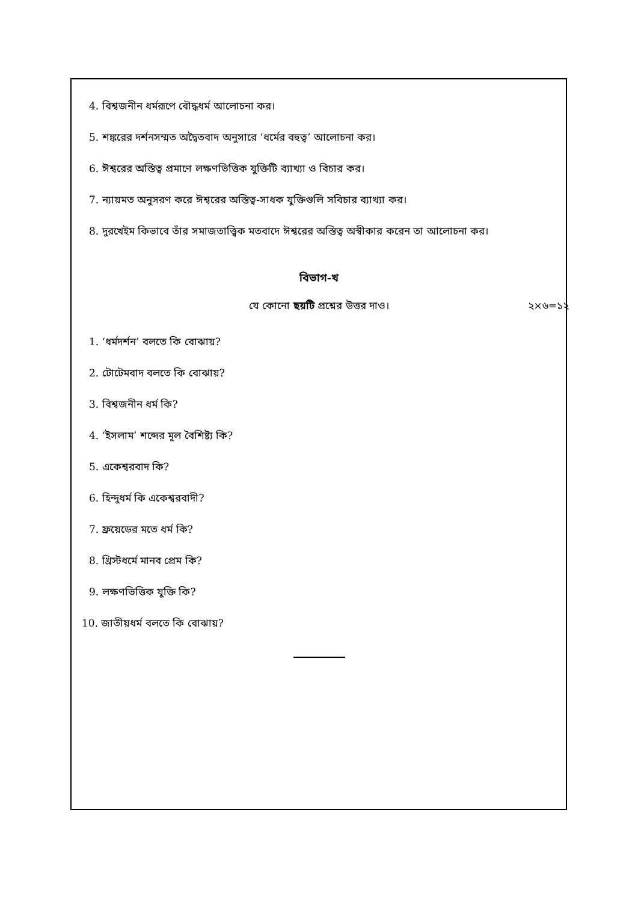4. বিশ্বজনীন ধর্মরূপে বৌদ্ধধর্ম আলোচনা কর।
5. শঙ্করের দর্শনসম্মত অদ্বৈতবাদ অনুসারে ‘ধর্মের বহুত্ব’ আলোচনা কর।
6. ঈশ্বরের অস্তিত্ব প্রমাণে লক্ষণভিত্তিক যুক্তিটি ব্যাখ্যা ও বিচার কর।
7. ন্যায়মত অনুসরণ করে ঈশ্বরের অস্তিত্ব-সাধক যুক্তিগুলি সবিচার ব্যাখ্যা কর।
8. দুরখেইম কিভাবে তাঁর সমাজতাত্ত্বিক মতবাদে ঈশ্বরের অস্তিত্ব অস্বীকার করেন তা আলোচনা কর।
বিভাগ-খ
যে কোনো ছয়টি প্রশ্নের উত্তর দাও। ২×৬=১২
1. ‘ধর্মদর্শন’ বলতে কি বোঝায়?
2. টোটেমবাদ বলতে কি বোঝায়?
3. বিশ্বজনীন ধর্ম কি?
4. ‘ইসলাম’ শব্দের মূল বৈশিষ্ট্য কি?
5. একেশ্বরবাদ কি?
6. হিন্দুধর্ম কি একেশ্বরবাদী?
7. ফ্রয়েডের মতে ধর্ম কি?
8. খ্রিস্টধর্মে মানব প্রেম কি?
9. লক্ষণভিত্তিক যুক্তি কি?
10. জাতীয়ধর্ম বলতে কি বোঝায়?